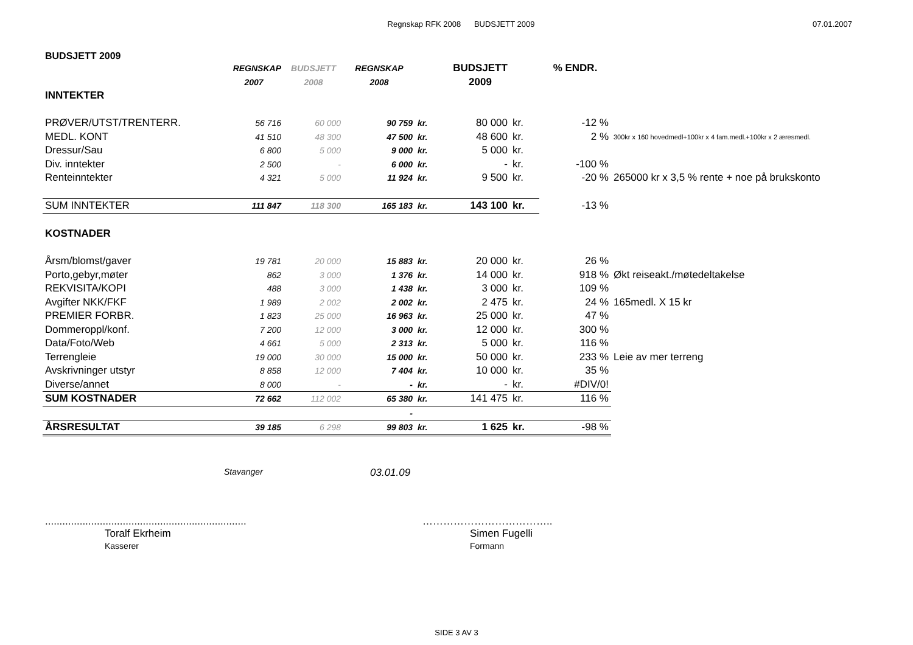Regnskap RFK 2008 BUDSJETT 2009
07.01.2007
BUDSJETT 2009
| | REGNSKAP | BUDSJETT | REGNSKAP | | BUDSJETT | | % ENDR. | |
| | 2007 | 2008 | 2008 | | 2009 | | | |
| INNTEKTER | | | | | | | | |
| PRØVER/UTST/TRENTERR. | 56 716 | 60 000 | 90 759 | kr. | 80 000 | kr. | -12 % | |
| MEDL. KONT | 41 510 | 48 300 | 47 500 | kr. | 48 600 | kr. | 2 % | 300kr x 160 hovedmedl+100kr x 4 fam.medl.+100kr x 2 æresmedl. |
| Dressur/Sau | 6 800 | 5 000 | 9 000 | kr. | 5 000 | kr. | | |
| Div. inntekter | 2 500 | - | 6 000 | kr. | - | kr. | -100 % | |
| Renteinntekter | 4 321 | 5 000 | 11 924 | kr. | 9 500 | kr. | -20 % | 265000 kr x 3,5 % rente + noe på brukskonto |
| SUM INNTEKTER | 111 847 | 118 300 | 165 183 | kr. | 143 100 | kr. | -13 % | |
| KOSTNADER | | | | | | | | |
| Årsm/blomst/gaver | 19 781 | 20 000 | 15 883 | kr. | 20 000 | kr. | 26 % | |
| Porto,gebyr,møter | 862 | 3 000 | 1 376 | kr. | 14 000 | kr. | 918 % | Økt reiseakt./møtedeltakelse |
| REKVISITA/KOPI | 488 | 3 000 | 1 438 | kr. | 3 000 | kr. | 109 % | |
| Avgifter NKK/FKF | 1 989 | 2 002 | 2 002 | kr. | 2 475 | kr. | 24 % | 165medl. X 15 kr |
| PREMIER FORBR. | 1 823 | 25 000 | 16 963 | kr. | 25 000 | kr. | 47 % | |
| Dommeroppl/konf. | 7 200 | 12 000 | 3 000 | kr. | 12 000 | kr. | 300 % | |
| Data/Foto/Web | 4 661 | 5 000 | 2 313 | kr. | 5 000 | kr. | 116 % | |
| Terrengleie | 19 000 | 30 000 | 15 000 | kr. | 50 000 | kr. | 233 % | Leie av mer terreng |
| Avskrivninger utstyr | 8 858 | 12 000 | 7 404 | kr. | 10 000 | kr. | 35 % | |
| Diverse/annet | 8 000 | - | - | kr. | - | kr. | #DIV/0! | |
| SUM KOSTNADER | 72 662 | 112 002 | 65 380 | kr. | 141 475 | kr. | 116 % | |
| | | | - | | | | | |
| ÅRSRESULTAT | 39 185 | 6 298 | 99 803 | kr. | 1 625 | kr. | -98 % | |
Stavanger 03.01.09
......................................................................
Toralf Ekrheim
Kasserer
………………………………..
Simen Fugelli
Formann
SIDE 3 AV 3